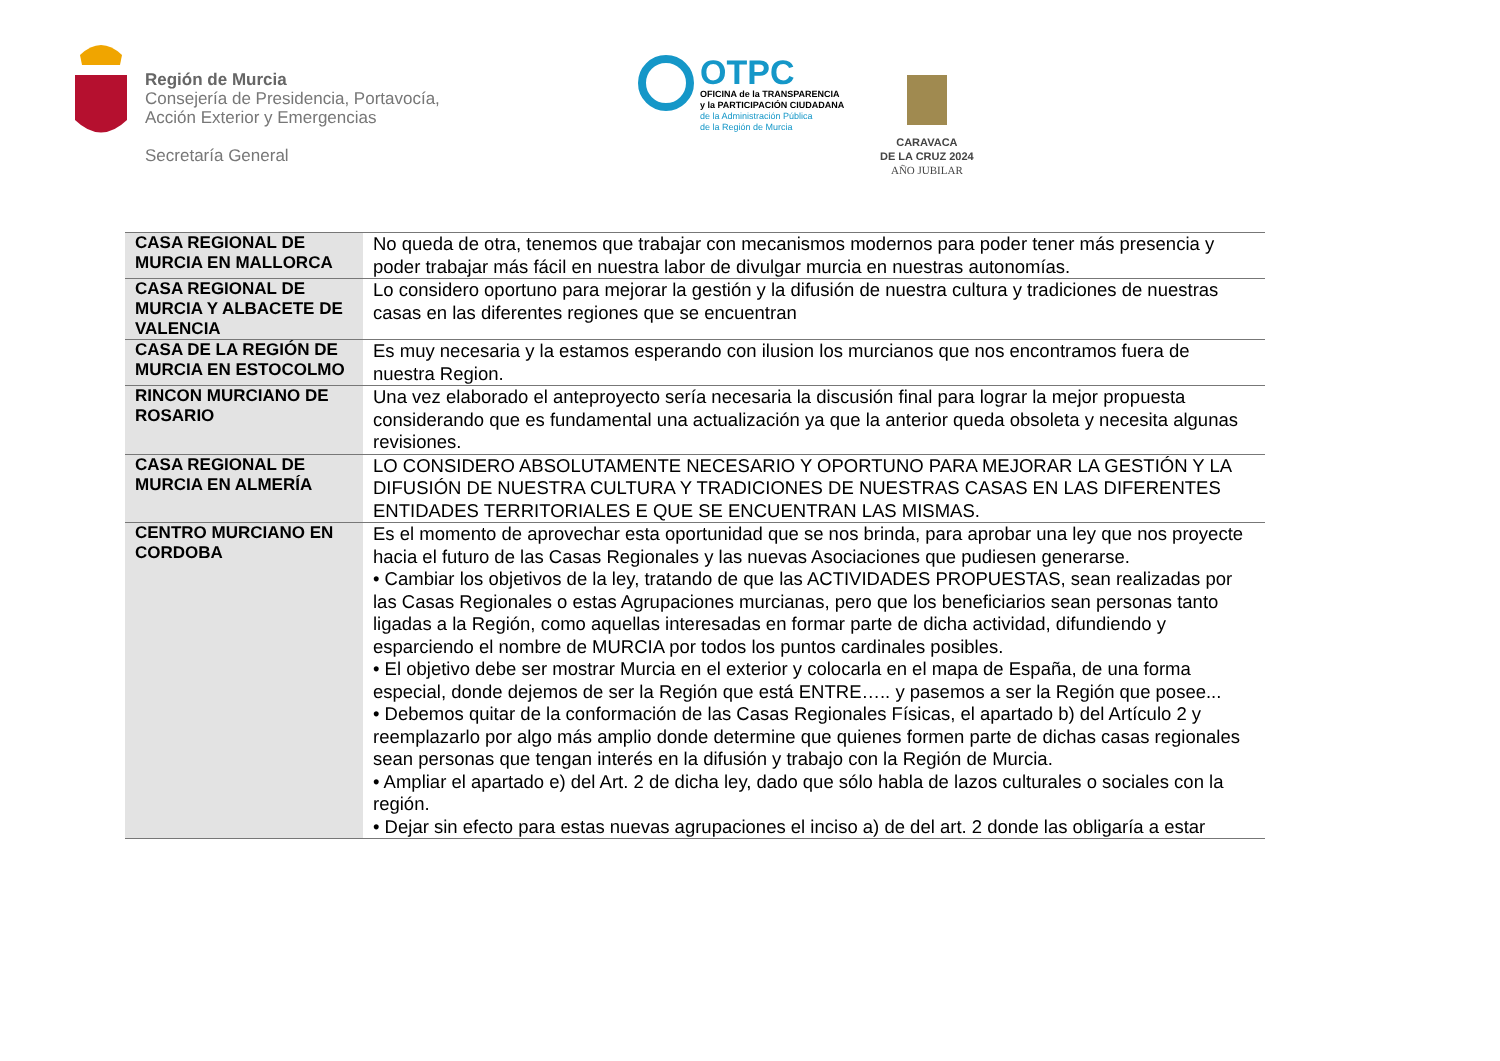Región de Murcia
Consejería de Presidencia, Portavocía,
Acción Exterior y Emergencias
Secretaría General
OTPC
OFICINA de la TRANSPARENCIA
y la PARTICIPACIÓN CIUDADANA
de la Administración Pública
de la Región de Murcia
CARAVACA
DE LA CRUZ 2024
AÑO JUBILAR
| CASA REGIONAL DE MURCIA EN MALLORCA | No queda de otra, tenemos que trabajar con mecanismos modernos para poder tener más presencia y poder trabajar más fácil en nuestra labor de divulgar murcia en nuestras autonomías. |
| CASA REGIONAL DE MURCIA Y ALBACETE DE VALENCIA | Lo considero oportuno para mejorar la gestión y la difusión de nuestra cultura y tradiciones de nuestras casas en las diferentes regiones que se encuentran |
| CASA DE LA REGIÓN DE MURCIA EN ESTOCOLMO | Es muy necesaria y la estamos esperando con ilusion los murcianos que nos encontramos fuera de nuestra Region. |
| RINCON MURCIANO DE ROSARIO | Una vez elaborado el anteproyecto sería necesaria la discusión final para lograr la mejor propuesta considerando que es fundamental una actualización ya que la anterior queda obsoleta y necesita algunas revisiones. |
| CASA REGIONAL DE MURCIA EN ALMERÍA | LO CONSIDERO ABSOLUTAMENTE NECESARIO Y OPORTUNO PARA MEJORAR LA GESTIÓN Y LA DIFUSIÓN DE NUESTRA CULTURA Y TRADICIONES DE NUESTRAS CASAS EN LAS DIFERENTES ENTIDADES TERRITORIALES E QUE SE ENCUENTRAN LAS MISMAS. |
| CENTRO MURCIANO EN CORDOBA | Es el momento de aprovechar esta oportunidad que se nos brinda, para aprobar una ley que nos proyecte hacia el futuro de las Casas Regionales y las nuevas Asociaciones que pudiesen generarse. • Cambiar los objetivos de la ley, tratando de que las ACTIVIDADES PROPUESTAS, sean realizadas por las Casas Regionales o estas Agrupaciones murcianas, pero que los beneficiarios sean personas tanto ligadas a la Región, como aquellas interesadas en formar parte de dicha actividad, difundiendo y esparciendo el nombre de MURCIA por todos los puntos cardinales posibles. • El objetivo debe ser mostrar Murcia en el exterior y colocarla en el mapa de España, de una forma especial, donde dejemos de ser la Región que está ENTRE….. y pasemos a ser la Región que posee... • Debemos quitar de la conformación de las Casas Regionales Físicas, el apartado b) del Artículo 2 y reemplazarlo por algo más amplio donde determine que quienes formen parte de dichas casas regionales sean personas que tengan interés en la difusión y trabajo con la Región de Murcia. • Ampliar el apartado e) del Art. 2 de dicha ley, dado que sólo habla de lazos culturales o sociales con la región. • Dejar sin efecto para estas nuevas agrupaciones el inciso a) de del art. 2 donde las obligaría a estar |